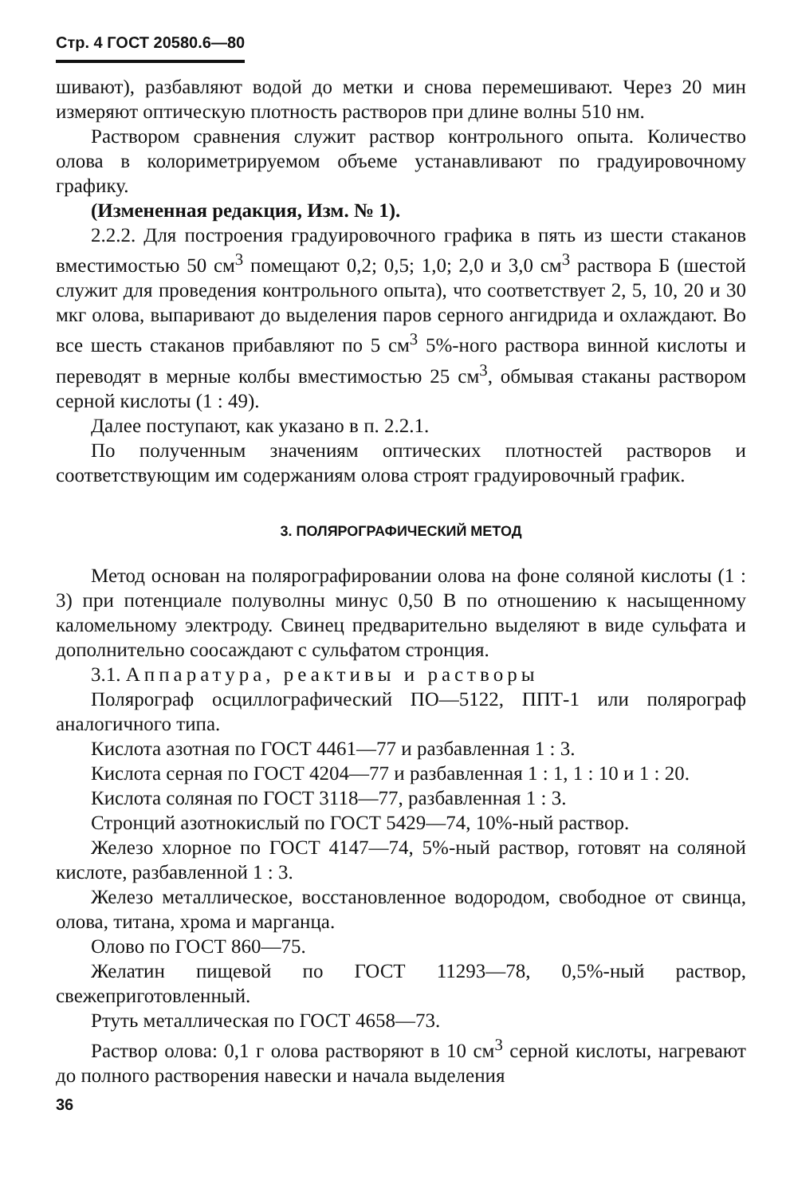Стр. 4 ГОСТ 20580.6—80
шивают), разбавляют водой до метки и снова перемешивают. Через 20 мин измеряют оптическую плотность растворов при длине волны 510 нм.
Раствором сравнения служит раствор контрольного опыта. Количество олова в колориметрируемом объеме устанавливают по градуировочному графику.
(Измененная редакция, Изм. № 1).
2.2.2. Для построения градуировочного графика в пять из шести стаканов вместимостью 50 см<sup>3</sup> помещают 0,2; 0,5; 1,0; 2,0 и 3,0 см<sup>3</sup> раствора Б (шестой служит для проведения контрольного опыта), что соответствует 2, 5, 10, 20 и 30 мкг олова, выпаривают до выделения паров серного ангидрида и охлаждают. Во все шесть стаканов прибавляют по 5 см<sup>3</sup> 5%-ного раствора винной кислоты и переводят в мерные колбы вместимостью 25 см<sup>3</sup>, обмывая стаканы раствором серной кислоты (1 : 49).
Далее поступают, как указано в п. 2.2.1.
По полученным значениям оптических плотностей растворов и соответствующим им содержаниям олова строят градуировочный график.
3. ПОЛЯРОГРАФИЧЕСКИЙ МЕТОД
Метод основан на полярографировании олова на фоне соляной кислоты (1 : 3) при потенциале полуволны минус 0,50 В по отношению к насыщенному каломельному электроду. Свинец предварительно выделяют в виде сульфата и дополнительно соосаждают с сульфатом стронция.
3.1. Аппаратура, реактивы и растворы
Полярограф осциллографический ПО—5122, ППТ-1 или полярограф аналогичного типа.
Кислота азотная по ГОСТ 4461—77 и разбавленная 1 : 3.
Кислота серная по ГОСТ 4204—77 и разбавленная 1 : 1, 1 : 10 и 1 : 20.
Кислота соляная по ГОСТ 3118—77, разбавленная 1 : 3.
Стронций азотнокислый по ГОСТ 5429—74, 10%-ный раствор.
Железо хлорное по ГОСТ 4147—74, 5%-ный раствор, готовят на соляной кислоте, разбавленной 1 : 3.
Железо металлическое, восстановленное водородом, свободное от свинца, олова, титана, хрома и марганца.
Олово по ГОСТ 860—75.
Желатин пищевой по ГОСТ 11293—78, 0,5%-ный раствор, свежеприготовленный.
Ртуть металлическая по ГОСТ 4658—73.
Раствор олова: 0,1 г олова растворяют в 10 см<sup>3</sup> серной кислоты, нагревают до полного растворения навески и начала выделения
36